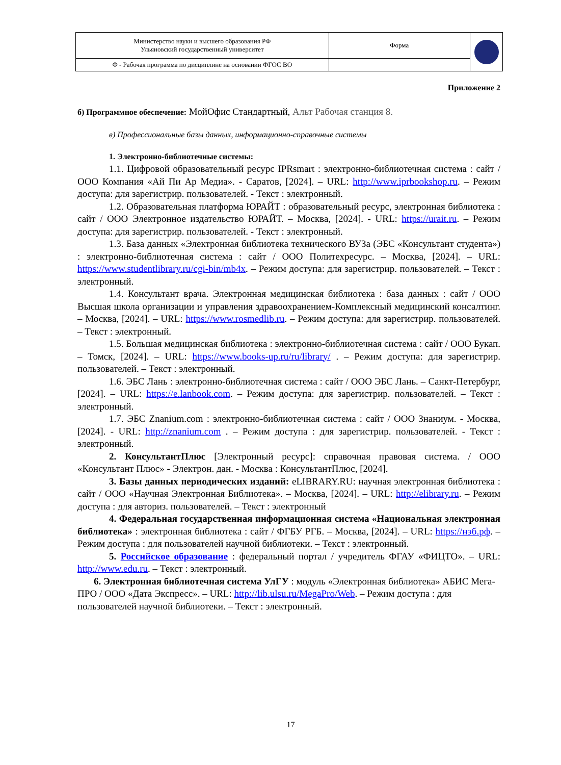| Министерство науки и высшего образования РФ Ульяновский государственный университет | Форма | |
| Ф - Рабочая программа по дисциплине на основании ФГОС ВО | | |
Приложение 2
б) Программное обеспечение: МойОфис Стандартный, Альт Рабочая станция 8.
в) Профессиональные базы данных, информационно-справочные системы
1. Электронно-библиотечные системы:
1.1. Цифровой образовательный ресурс IPRsmart : электронно-библиотечная система : сайт / ООО Компания «Ай Пи Ар Медиа». - Саратов, [2024]. – URL: http://www.iprbookshop.ru. – Режим доступа: для зарегистрир. пользователей. - Текст : электронный.
1.2. Образовательная платформа ЮРАЙТ : образовательный ресурс, электронная библиотека : сайт / ООО Электронное издательство ЮРАЙТ. – Москва, [2024]. - URL: https://urait.ru. – Режим доступа: для зарегистрир. пользователей. - Текст : электронный.
1.3. База данных «Электронная библиотека технического ВУЗа (ЭБС «Консультант студента») : электронно-библиотечная система : сайт / ООО Политехресурс. – Москва, [2024]. – URL: https://www.studentlibrary.ru/cgi-bin/mb4x. – Режим доступа: для зарегистрир. пользователей. – Текст : электронный.
1.4. Консультант врача. Электронная медицинская библиотека : база данных : сайт / ООО Высшая школа организации и управления здравоохранением-Комплексный медицинский консалтинг. – Москва, [2024]. – URL: https://www.rosmedlib.ru. – Режим доступа: для зарегистрир. пользователей. – Текст : электронный.
1.5. Большая медицинская библиотека : электронно-библиотечная система : сайт / ООО Букап. – Томск, [2024]. – URL: https://www.books-up.ru/ru/library/ . – Режим доступа: для зарегистрир. пользователей. – Текст : электронный.
1.6. ЭБС Лань : электронно-библиотечная система : сайт / ООО ЭБС Лань. – Санкт-Петербург, [2024]. – URL: https://e.lanbook.com. – Режим доступа: для зарегистрир. пользователей. – Текст : электронный.
1.7. ЭБС Znanium.com : электронно-библиотечная система : сайт / ООО Знаниум. - Москва, [2024]. - URL: http://znanium.com . – Режим доступа : для зарегистрир. пользователей. - Текст : электронный.
2. КонсультантПлюс [Электронный ресурс]: справочная правовая система. / ООО «Консультант Плюс» - Электрон. дан. - Москва : КонсультантПлюс, [2024].
3. Базы данных периодических изданий: eLIBRARY.RU: научная электронная библиотека : сайт / ООО «Научная Электронная Библиотека». – Москва, [2024]. – URL: http://elibrary.ru. – Режим доступа : для авториз. пользователей. – Текст : электронный
4. Федеральная государственная информационная система «Национальная электронная библиотека» : электронная библиотека : сайт / ФГБУ РГБ. – Москва, [2024]. – URL: https://нэб.рф. – Режим доступа : для пользователей научной библиотеки. – Текст : электронный.
5. Российское образование : федеральный портал / учредитель ФГАУ «ФИЦТО». – URL: http://www.edu.ru. – Текст : электронный.
6. Электронная библиотечная система УлГУ : модуль «Электронная библиотека» АБИС Мега-ПРО / ООО «Дата Экспресс». – URL: http://lib.ulsu.ru/MegaPro/Web. – Режим доступа : для пользователей научной библиотеки. – Текст : электронный.
17